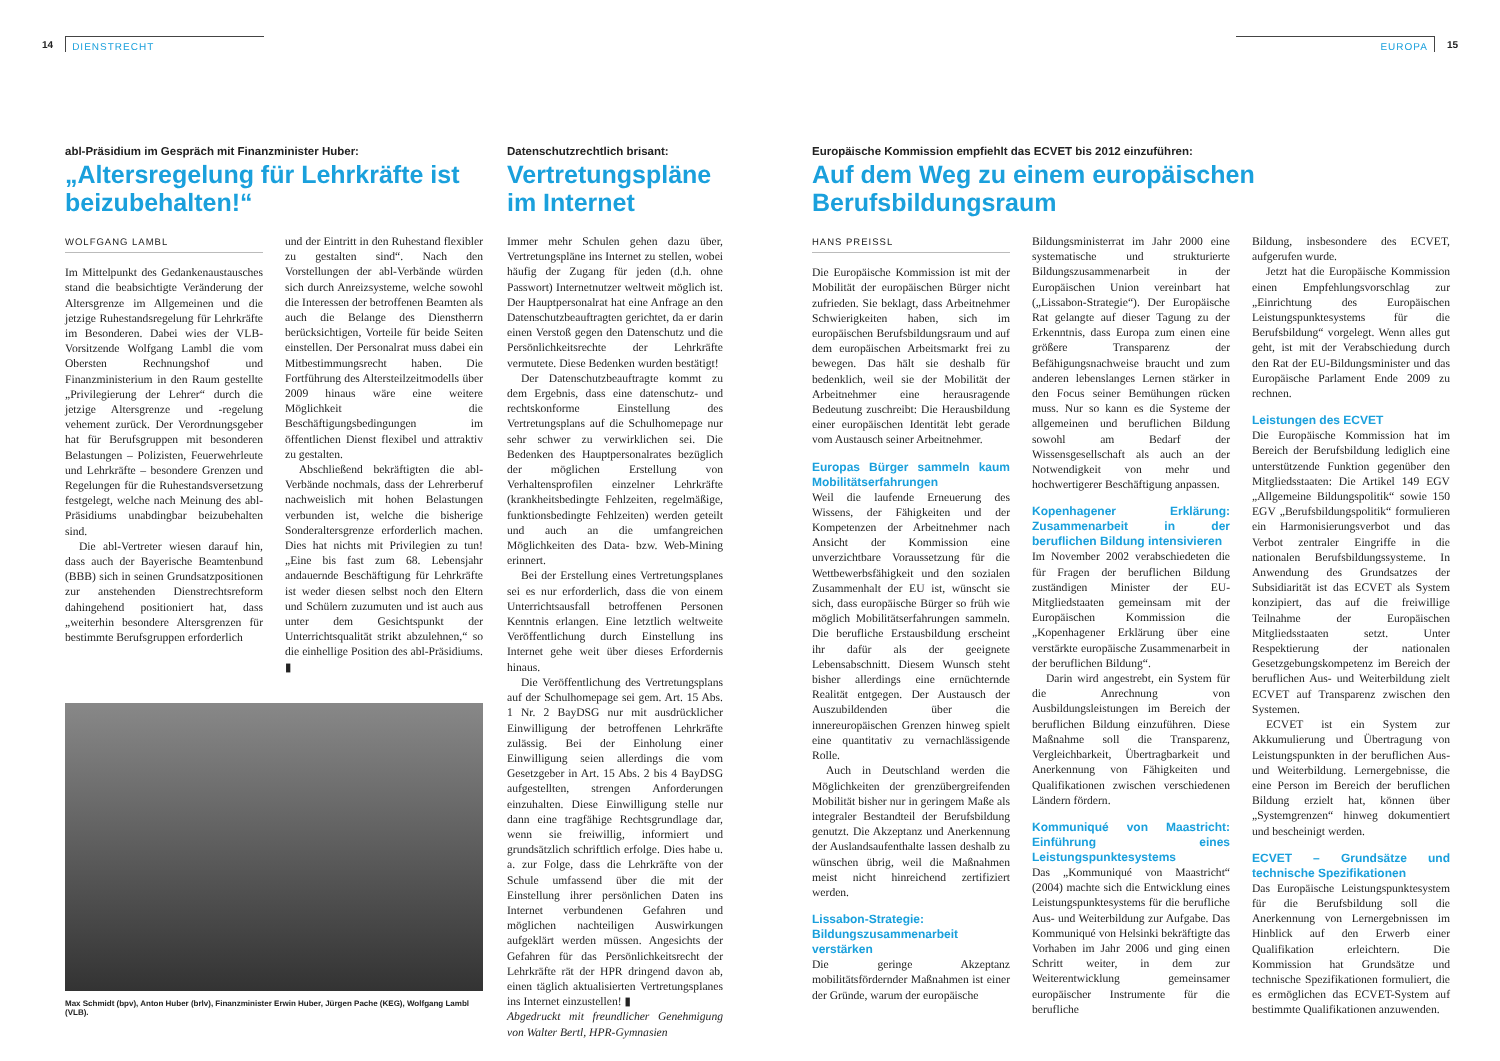14 DIENSTRECHT
abl-Präsidium im Gespräch mit Finanzminister Huber:
„Altersregelung für Lehrkräfte ist beizubehalten!“
WOLFGANG LAMBL
Im Mittelpunkt des Gedankenaustausches stand die beabsichtigte Veränderung der Altersgrenze im Allgemeinen und die jetzige Ruhestandsregelung für Lehrkräfte im Besonderen. Dabei wies der VLB-Vorsitzende Wolfgang Lambl die vom Obersten Rechnungshof und Finanzministerium in den Raum gestellte „Privilegierung der Lehrer“ durch die jetzige Altersgrenze und -regelung vehement zurück. Der Verordnungsgeber hat für Berufsgruppen mit besonderen Belastungen – Polizisten, Feuerwehrleute und Lehrkräfte – besondere Grenzen und Regelungen für die Ruhestandsversetzung festgelegt, welche nach Meinung des abl-Präsidiums unabdingbar beizubehalten sind.
Die abl-Vertreter wiesen darauf hin, dass auch der Bayerische Beamtenbund (BBB) sich in seinen Grundsatzpositionen zur anstehenden Dienstrechtsreform dahingehend positioniert hat, dass „weiterhin besondere Altersgrenzen für bestimmte Berufsgruppen erforderlich
und der Eintritt in den Ruhestand flexibler zu gestalten sind“. Nach den Vorstellungen der abl-Verbände würden sich durch Anreizsysteme, welche sowohl die Interessen der betroffenen Beamten als auch die Belange des Dienstherrn berücksichtigen, Vorteile für beide Seiten einstellen. Der Personalrat muss dabei ein Mitbestimmungsrecht haben. Die Fortführung des Altersteilzeitmodells über 2009 hinaus wäre eine weitere Möglichkeit die Beschäftigungsbedingungen im öffentlichen Dienst flexibel und attraktiv zu gestalten.
Abschließend bekräftigten die abl-Verbände nochmals, dass der Lehrerberuf nachweislich mit hohen Belastungen verbunden ist, welche die bisherige Sonderaltersgrenze erforderlich machen. Dies hat nichts mit Privilegien zu tun! „Eine bis fast zum 68. Lebensjahr andauernde Beschäftigung für Lehrkräfte ist weder diesen selbst noch den Eltern und Schülern zuzumuten und ist auch aus unter dem Gesichtspunkt der Unterrichtsqualität strikt abzulehnen,“ so die einhellige Position des abl-Präsidiums. ▮
Max Schmidt (bpv), Anton Huber (brlv), Finanzminister Erwin Huber, Jürgen Pache (KEG), Wolfgang Lambl (VLB).
Datenschutzrechtlich brisant:
Vertretungspläne im Internet
Immer mehr Schulen gehen dazu über, Vertretungspläne ins Internet zu stellen, wobei häufig der Zugang für jeden (d.h. ohne Passwort) Internetnutzer weltweit möglich ist. Der Hauptpersonalrat hat eine Anfrage an den Datenschutzbeauftragten gerichtet, da er darin einen Verstoß gegen den Datenschutz und die Persönlichkeitsrechte der Lehrkräfte vermutete. Diese Bedenken wurden bestätigt!
Der Datenschutzbeauftragte kommt zu dem Ergebnis, dass eine datenschutz- und rechtskonforme Einstellung des Vertretungsplans auf die Schulhomepage nur sehr schwer zu verwirklichen sei. Die Bedenken des Hauptpersonalrates bezüglich der möglichen Erstellung von Verhaltensprofilen einzelner Lehrkräfte (krankheitsbedingte Fehlzeiten, regelmäßige, funktionsbedingte Fehlzeiten) werden geteilt und auch an die umfangreichen Möglichkeiten des Data- bzw. Web-Mining erinnert.
Bei der Erstellung eines Vertretungsplanes sei es nur erforderlich, dass die von einem Unterrichtsausfall betroffenen Personen Kenntnis erlangen. Eine letztlich weltweite Veröffentlichung durch Einstellung ins Internet gehe weit über dieses Erfordernis hinaus.
Die Veröffentlichung des Vertretungsplans auf der Schulhomepage sei gem. Art. 15 Abs. 1 Nr. 2 BayDSG nur mit ausdrücklicher Einwilligung der betroffenen Lehrkräfte zulässig. Bei der Einholung einer Einwilligung seien allerdings die vom Gesetzgeber in Art. 15 Abs. 2 bis 4 BayDSG aufgestellten, strengen Anforderungen einzuhalten. Diese Einwilligung stelle nur dann eine tragfähige Rechtsgrundlage dar, wenn sie freiwillig, informiert und grundsätzlich schriftlich erfolge. Dies habe u. a. zur Folge, dass die Lehrkräfte von der Schule umfassend über die mit der Einstellung ihrer persönlichen Daten ins Internet verbundenen Gefahren und möglichen nachteiligen Auswirkungen aufgeklärt werden müssen. Angesichts der Gefahren für das Persönlichkeitsrecht der Lehrkräfte rät der HPR dringend davon ab, einen täglich aktualisierten Vertretungsplanes ins Internet einzustellen! ▮
Abgedruckt mit freundlicher Genehmigung von Walter Bertl, HPR-Gymnasien
EUROPA 15
Europäische Kommission empfiehlt das ECVET bis 2012 einzuführen:
Auf dem Weg zu einem europäischen Berufsbildungsraum
HANS PREISSL
Die Europäische Kommission ist mit der Mobilität der europäischen Bürger nicht zufrieden. Sie beklagt, dass Arbeitnehmer Schwierigkeiten haben, sich im europäischen Berufsbildungsraum und auf dem europäischen Arbeitsmarkt frei zu bewegen. Das hält sie deshalb für bedenklich, weil sie der Mobilität der Arbeitnehmer eine herausragende Bedeutung zuschreibt: Die Herausbildung einer europäischen Identität lebt gerade vom Austausch seiner Arbeitnehmer.
Europas Bürger sammeln kaum Mobilitätserfahrungen
Weil die laufende Erneuerung des Wissens, der Fähigkeiten und der Kompetenzen der Arbeitnehmer nach Ansicht der Kommission eine unverzichtbare Voraussetzung für die Wettbewerbsfähigkeit und den sozialen Zusammenhalt der EU ist, wünscht sie sich, dass europäische Bürger so früh wie möglich Mobilitätserfahrungen sammeln. Die berufliche Erstausbildung erscheint ihr dafür als der geeignete Lebensabschnitt. Diesem Wunsch steht bisher allerdings eine ernüchternde Realität entgegen. Der Austausch der Auszubildenden über die innereuropäischen Grenzen hinweg spielt eine quantitativ zu vernachlässigende Rolle.
Auch in Deutschland werden die Möglichkeiten der grenzübergreifenden Mobilität bisher nur in geringem Maße als integraler Bestandteil der Berufsbildung genutzt. Die Akzeptanz und Anerkennung der Auslandsaufenthalte lassen deshalb zu wünschen übrig, weil die Maßnahmen meist nicht hinreichend zertifiziert werden.
Lissabon-Strategie: Bildungszusammenarbeit verstärken
Die geringe Akzeptanz mobilitätsfördernder Maßnahmen ist einer der Gründe, warum der europäische
Bildungsministerrat im Jahr 2000 eine systematische und strukturierte Bildungszusammenarbeit in der Europäischen Union vereinbart hat („Lissabon-Strategie“). Der Europäische Rat gelangte auf dieser Tagung zu der Erkenntnis, dass Europa zum einen eine größere Transparenz der Befähigungsnachweise braucht und zum anderen lebenslanges Lernen stärker in den Focus seiner Bemühungen rücken muss. Nur so kann es die Systeme der allgemeinen und beruflichen Bildung sowohl am Bedarf der Wissensgesellschaft als auch an der Notwendigkeit von mehr und hochwertigerer Beschäftigung anpassen.
Kopenhagener Erklärung: Zusammenarbeit in der beruflichen Bildung intensivieren
Im November 2002 verabschiedeten die für Fragen der beruflichen Bildung zuständigen Minister der EU-Mitgliedstaaten gemeinsam mit der Europäischen Kommission die „Kopenhagener Erklärung über eine verstärkte europäische Zusammenarbeit in der beruflichen Bildung“.
Darin wird angestrebt, ein System für die Anrechnung von Ausbildungsleistungen im Bereich der beruflichen Bildung einzuführen. Diese Maßnahme soll die Transparenz, Vergleichbarkeit, Übertragbarkeit und Anerkennung von Fähigkeiten und Qualifikationen zwischen verschiedenen Ländern fördern.
Kommuniqué von Maastricht: Einführung eines Leistungspunktesystems
Das „Kommuniqué von Maastricht“ (2004) machte sich die Entwicklung eines Leistungspunktesystems für die berufliche Aus- und Weiterbildung zur Aufgabe. Das Kommuniqué von Helsinki bekräftigte das Vorhaben im Jahr 2006 und ging einen Schritt weiter, in dem zur Weiterentwicklung gemeinsamer europäischer Instrumente für die berufliche
Bildung, insbesondere des ECVET, aufgerufen wurde.
Jetzt hat die Europäische Kommission einen Empfehlungsvorschlag zur „Einrichtung des Europäischen Leistungspunktesystems für die Berufsbildung“ vorgelegt. Wenn alles gut geht, ist mit der Verabschiedung durch den Rat der EU-Bildungsminister und das Europäische Parlament Ende 2009 zu rechnen.
Leistungen des ECVET
Die Europäische Kommission hat im Bereich der Berufsbildung lediglich eine unterstützende Funktion gegenüber den Mitgliedsstaaten: Die Artikel 149 EGV „Allgemeine Bildungspolitik“ sowie 150 EGV „Berufsbildungspolitik“ formulieren ein Harmonisierungsverbot und das Verbot zentraler Eingriffe in die nationalen Berufsbildungssysteme. In Anwendung des Grundsatzes der Subsidiarität ist das ECVET als System konzipiert, das auf die freiwillige Teilnahme der Europäischen Mitgliedsstaaten setzt. Unter Respektierung der nationalen Gesetzgebungskompetenz im Bereich der beruflichen Aus- und Weiterbildung zielt ECVET auf Transparenz zwischen den Systemen.
ECVET ist ein System zur Akkumulierung und Übertragung von Leistungspunkten in der beruflichen Aus- und Weiterbildung. Lernergebnisse, die eine Person im Bereich der beruflichen Bildung erzielt hat, können über „Systemgrenzen“ hinweg dokumentiert und bescheinigt werden.
ECVET – Grundsätze und technische Spezifikationen
Das Europäische Leistungspunktesystem für die Berufsbildung soll die Anerkennung von Lernergebnissen im Hinblick auf den Erwerb einer Qualifikation erleichtern. Die Kommission hat Grundsätze und technische Spezifikationen formuliert, die es ermöglichen das ECVET-System auf bestimmte Qualifikationen anzuwenden.